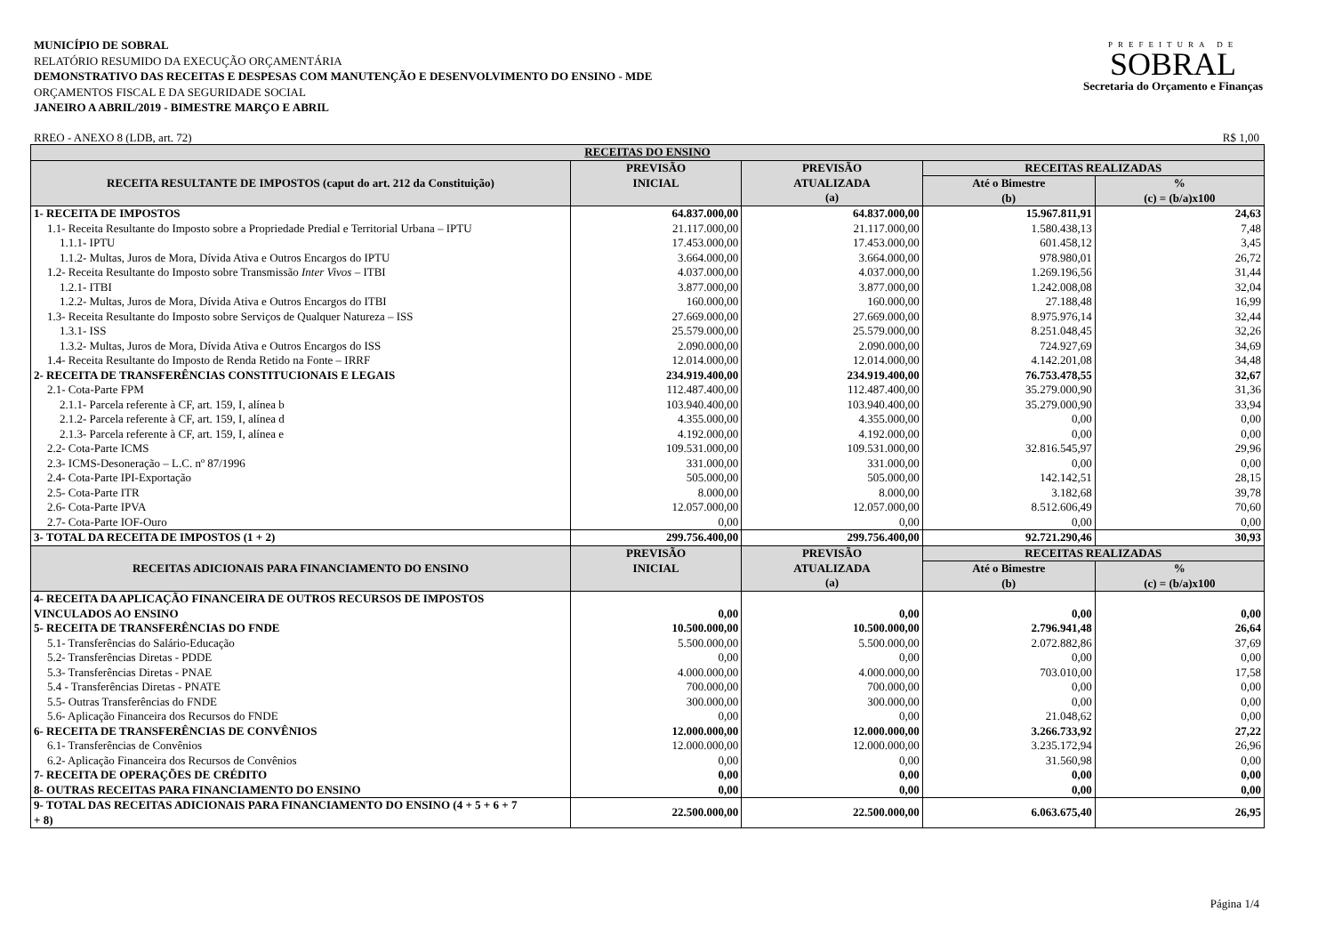MUNICÍPIO DE SOBRAL
RELATÓRIO RESUMIDO DA EXECUÇÃO ORÇAMENTÁRIA
DEMONSTRATIVO DAS RECEITAS E DESPESAS COM MANUTENÇÃO E DESENVOLVIMENTO DO ENSINO - MDE
ORÇAMENTOS FISCAL E DA SEGURIDADE SOCIAL
JANEIRO A ABRIL/2019 - BIMESTRE MARÇO E ABRIL
PREFEITURA DE
SOBRAL
Secretaria do Orçamento e Finanças
RREO - ANEXO 8 (LDB, art. 72) R$ 1,00
| RECEITAS DO ENSINO | | | | |
| --- | --- | --- | --- | --- |
| RECEITA RESULTANTE DE IMPOSTOS (caput do art. 212 da Constituição) | PREVISÃO INICIAL | PREVISÃO ATUALIZADA (a) | RECEITAS REALIZADAS | |
| | | | Até o Bimestre (b) | % (c) = (b/a)x100 |
| 1- RECEITA DE IMPOSTOS | 64.837.000,00 | 64.837.000,00 | 15.967.811,91 | 24,63 |
| 1.1- Receita Resultante do Imposto sobre a Propriedade Predial e Territorial Urbana – IPTU | 21.117.000,00 | 21.117.000,00 | 1.580.438,13 | 7,48 |
| 1.1.1- IPTU | 17.453.000,00 | 17.453.000,00 | 601.458,12 | 3,45 |
| 1.1.2- Multas, Juros de Mora, Dívida Ativa e Outros Encargos do IPTU | 3.664.000,00 | 3.664.000,00 | 978.980,01 | 26,72 |
| 1.2- Receita Resultante do Imposto sobre Transmissão Inter Vivos – ITBI | 4.037.000,00 | 4.037.000,00 | 1.269.196,56 | 31,44 |
| 1.2.1- ITBI | 3.877.000,00 | 3.877.000,00 | 1.242.008,08 | 32,04 |
| 1.2.2- Multas, Juros de Mora, Dívida Ativa e Outros Encargos do ITBI | 160.000,00 | 160.000,00 | 27.188,48 | 16,99 |
| 1.3- Receita Resultante do Imposto sobre Serviços de Qualquer Natureza – ISS | 27.669.000,00 | 27.669.000,00 | 8.975.976,14 | 32,44 |
| 1.3.1- ISS | 25.579.000,00 | 25.579.000,00 | 8.251.048,45 | 32,26 |
| 1.3.2- Multas, Juros de Mora, Dívida Ativa e Outros Encargos do ISS | 2.090.000,00 | 2.090.000,00 | 724.927,69 | 34,69 |
| 1.4- Receita Resultante do Imposto de Renda Retido na Fonte – IRRF | 12.014.000,00 | 12.014.000,00 | 4.142.201,08 | 34,48 |
| 2- RECEITA DE TRANSFERÊNCIAS CONSTITUCIONAIS E LEGAIS | 234.919.400,00 | 234.919.400,00 | 76.753.478,55 | 32,67 |
| 2.1- Cota-Parte FPM | 112.487.400,00 | 112.487.400,00 | 35.279.000,90 | 31,36 |
| 2.1.1- Parcela referente à CF, art. 159, I, alínea b | 103.940.400,00 | 103.940.400,00 | 35.279.000,90 | 33,94 |
| 2.1.2- Parcela referente à CF, art. 159, I, alínea d | 4.355.000,00 | 4.355.000,00 | 0,00 | 0,00 |
| 2.1.3- Parcela referente à CF, art. 159, I, alínea e | 4.192.000,00 | 4.192.000,00 | 0,00 | 0,00 |
| 2.2- Cota-Parte ICMS | 109.531.000,00 | 109.531.000,00 | 32.816.545,97 | 29,96 |
| 2.3- ICMS-Desoneração – L.C. nº 87/1996 | 331.000,00 | 331.000,00 | 0,00 | 0,00 |
| 2.4- Cota-Parte IPI-Exportação | 505.000,00 | 505.000,00 | 142.142,51 | 28,15 |
| 2.5- Cota-Parte ITR | 8.000,00 | 8.000,00 | 3.182,68 | 39,78 |
| 2.6- Cota-Parte IPVA | 12.057.000,00 | 12.057.000,00 | 8.512.606,49 | 70,60 |
| 2.7- Cota-Parte IOF-Ouro | 0,00 | 0,00 | 0,00 | 0,00 |
| 3- TOTAL DA RECEITA DE IMPOSTOS (1 + 2) | 299.756.400,00 | 299.756.400,00 | 92.721.290,46 | 30,93 |
| RECEITAS ADICIONAIS PARA FINANCIAMENTO DO ENSINO | PREVISÃO INICIAL | PREVISÃO ATUALIZADA (a) | RECEITAS REALIZADAS | |
| | | | Até o Bimestre (b) | % (c) = (b/a)x100 |
| 4- RECEITA DA APLICAÇÃO FINANCEIRA DE OUTROS RECURSOS DE IMPOSTOS VINCULADOS AO ENSINO | 0,00 | 0,00 | 0,00 | 0,00 |
| 5- RECEITA DE TRANSFERÊNCIAS DO FNDE | 10.500.000,00 | 10.500.000,00 | 2.796.941,48 | 26,64 |
| 5.1- Transferências do Salário-Educação | 5.500.000,00 | 5.500.000,00 | 2.072.882,86 | 37,69 |
| 5.2- Transferências Diretas - PDDE | 0,00 | 0,00 | 0,00 | 0,00 |
| 5.3- Transferências Diretas - PNAE | 4.000.000,00 | 4.000.000,00 | 703.010,00 | 17,58 |
| 5.4 - Transferências Diretas - PNATE | 700.000,00 | 700.000,00 | 0,00 | 0,00 |
| 5.5- Outras Transferências do FNDE | 300.000,00 | 300.000,00 | 0,00 | 0,00 |
| 5.6- Aplicação Financeira dos Recursos do FNDE | 0,00 | 0,00 | 21.048,62 | 0,00 |
| 6- RECEITA DE TRANSFERÊNCIAS DE CONVÊNIOS | 12.000.000,00 | 12.000.000,00 | 3.266.733,92 | 27,22 |
| 6.1- Transferências de Convênios | 12.000.000,00 | 12.000.000,00 | 3.235.172,94 | 26,96 |
| 6.2- Aplicação Financeira dos Recursos de Convênios | 0,00 | 0,00 | 31.560,98 | 0,00 |
| 7- RECEITA DE OPERAÇÕES DE CRÉDITO | 0,00 | 0,00 | 0,00 | 0,00 |
| 8- OUTRAS RECEITAS PARA FINANCIAMENTO DO ENSINO | 0,00 | 0,00 | 0,00 | 0,00 |
| 9- TOTAL DAS RECEITAS ADICIONAIS PARA FINANCIAMENTO DO ENSINO (4 + 5 + 6 + 7 + 8) | 22.500.000,00 | 22.500.000,00 | 6.063.675,40 | 26,95 |
Página 1/4